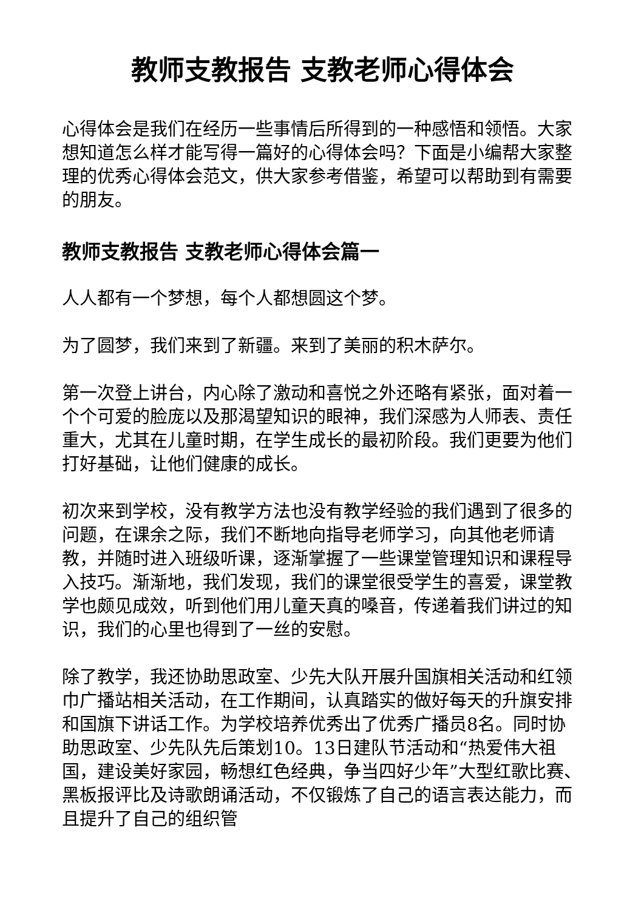教师支教报告 支教老师心得体会
心得体会是我们在经历一些事情后所得到的一种感悟和领悟。大家想知道怎么样才能写得一篇好的心得体会吗？下面是小编帮大家整理的优秀心得体会范文，供大家参考借鉴，希望可以帮助到有需要的朋友。
教师支教报告 支教老师心得体会篇一
人人都有一个梦想，每个人都想圆这个梦。
为了圆梦，我们来到了新疆。来到了美丽的积木萨尔。
第一次登上讲台，内心除了激动和喜悦之外还略有紧张，面对着一个个可爱的脸庞以及那渴望知识的眼神，我们深感为人师表、责任重大，尤其在儿童时期，在学生成长的最初阶段。我们更要为他们打好基础，让他们健康的成长。
初次来到学校，没有教学方法也没有教学经验的我们遇到了很多的问题，在课余之际，我们不断地向指导老师学习，向其他老师请教，并随时进入班级听课，逐渐掌握了一些课堂管理知识和课程导入技巧。渐渐地，我们发现，我们的课堂很受学生的喜爱，课堂教学也颇见成效，听到他们用儿童天真的嗓音，传递着我们讲过的知识，我们的心里也得到了一丝的安慰。
除了教学，我还协助思政室、少先大队开展升国旗相关活动和红领巾广播站相关活动，在工作期间，认真踏实的做好每天的升旗安排和国旗下讲话工作。为学校培养优秀出了优秀广播员8名。同时协助思政室、少先队先后策划10。13日建队节活动和“热爱伟大祖国，建设美好家园，畅想红色经典，争当四好少年”大型红歌比赛、黑板报评比及诗歌朗诵活动，不仅锻炼了自己的语言表达能力，而且提升了自己的组织管